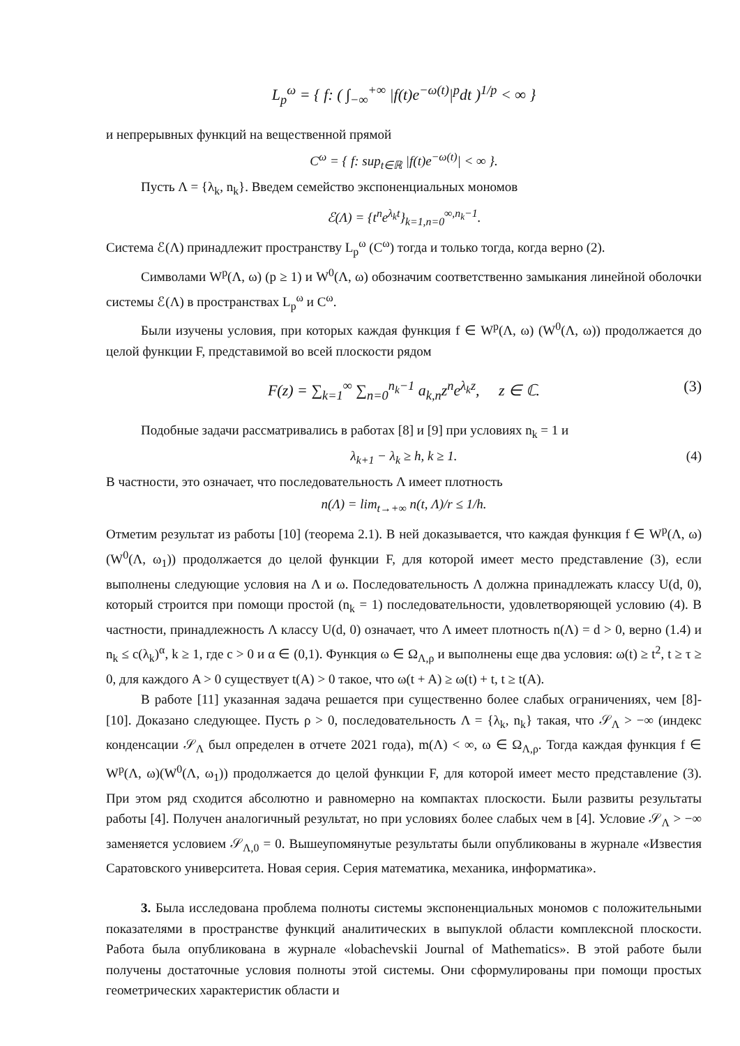L<sub>p</sub><sup>ω</sup> = { f: ( ∫<sub>−∞</sub><sup>+∞</sup> |f(t)e<sup>−ω(t)</sup>|<sup>p</sup>dt )<sup>1/p</sup> < ∞ }
и непрерывных функций на вещественной прямой
C<sup>ω</sup> = { f: sup<sub>t∈ℝ</sub> |f(t)e<sup>−ω(t)</sup>| < ∞ }.
Пусть Λ = {λ<sub>k</sub>, n<sub>k</sub>}. Введем семейство экспоненциальных мономов
ℰ(Λ) = {t<sup>n</sup>e<sup>λ<sub>k</sub>t</sup>}<sub>k=1,n=0</sub><sup>∞,n<sub>k</sub>−1</sup>.
Система ℰ(Λ) принадлежит пространству L<sub>p</sub><sup>ω</sup> (C<sup>ω</sup>) тогда и только тогда, когда верно (2).
Символами W<sup>p</sup>(Λ, ω) (p ≥ 1) и W<sup>0</sup>(Λ, ω) обозначим соответственно замыкания линейной оболочки системы ℰ(Λ) в пространствах L<sub>p</sub><sup>ω</sup> и C<sup>ω</sup>.
Были изучены условия, при которых каждая функция f ∈ W<sup>p</sup>(Λ, ω) (W<sup>0</sup>(Λ, ω)) продолжается до целой функции F, представимой во всей плоскости рядом
F(z) = ∑<sub>k=1</sub><sup>∞</sup> ∑<sub>n=0</sub><sup>n<sub>k</sub>−1</sup> a<sub>k,n</sub>z<sup>n</sup>e<sup>λ<sub>k</sub>z</sup>, z ∈ ℂ. (3)
Подобные задачи рассматривались в работах [8] и [9] при условиях n<sub>k</sub> = 1 и
λ<sub>k+1</sub> − λ<sub>k</sub> ≥ h, k ≥ 1. (4)
В частности, это означает, что последовательность Λ имеет плотность
n(Λ) = lim<sub>t→+∞</sub> n(t, Λ)/r ≤ 1/h.
Отметим результат из работы [10] (теорема 2.1). В ней доказывается, что каждая функция f ∈ W<sup>p</sup>(Λ, ω)(W<sup>0</sup>(Λ, ω<sub>1</sub>)) продолжается до целой функции F, для которой имеет место представление (3), если выполнены следующие условия на Λ и ω. Последовательность Λ должна принадлежать классу U(d, 0), который строится при помощи простой (n<sub>k</sub> = 1) последовательности, удовлетворяющей условию (4). В частности, принадлежность Λ классу U(d, 0) означает, что Λ имеет плотность n(Λ) = d > 0, верно (1.4) и n<sub>k</sub> ≤ c(λ<sub>k</sub>)<sup>α</sup>, k ≥ 1, где c > 0 и α ∈ (0,1). Функция ω ∈ Ω<sub>Λ,ρ</sub> и выполнены еще два условия: ω(t) ≥ t<sup>2</sup>, t ≥ τ ≥ 0, для каждого A > 0 существует t(A) > 0 такое, что ω(t + A) ≥ ω(t) + t, t ≥ t(A).
В работе [11] указанная задача решается при существенно более слабых ограничениях, чем [8]-[10]. Доказано следующее. Пусть ρ > 0, последовательность Λ = {λ<sub>k</sub>, n<sub>k</sub>} такая, что 𝒮<sub>Λ</sub> > −∞ (индекс конденсации 𝒮<sub>Λ</sub> был определен в отчете 2021 года), m(Λ) < ∞, ω ∈ Ω<sub>Λ,ρ</sub>. Тогда каждая функция f ∈ W<sup>p</sup>(Λ, ω)(W<sup>0</sup>(Λ, ω<sub>1</sub>)) продолжается до целой функции F, для которой имеет место представление (3). При этом ряд сходится абсолютно и равномерно на компактах плоскости. Были развиты результаты работы [4]. Получен аналогичный результат, но при условиях более слабых чем в [4]. Условие 𝒮<sub>Λ</sub> > −∞ заменяется условием 𝒮<sub>Λ,0</sub> = 0. Вышеупомянутые результаты были опубликованы в журнале «Известия Саратовского университета. Новая серия. Серия математика, механика, информатика».
3. Была исследована проблема полноты системы экспоненциальных мономов с положительными показателями в пространстве функций аналитических в выпуклой области комплексной плоскости. Работа была опубликована в журнале «lobachevskii Journal of Mathematics». В этой работе были получены достаточные условия полноты этой системы. Они сформулированы при помощи простых геометрических характеристик области и